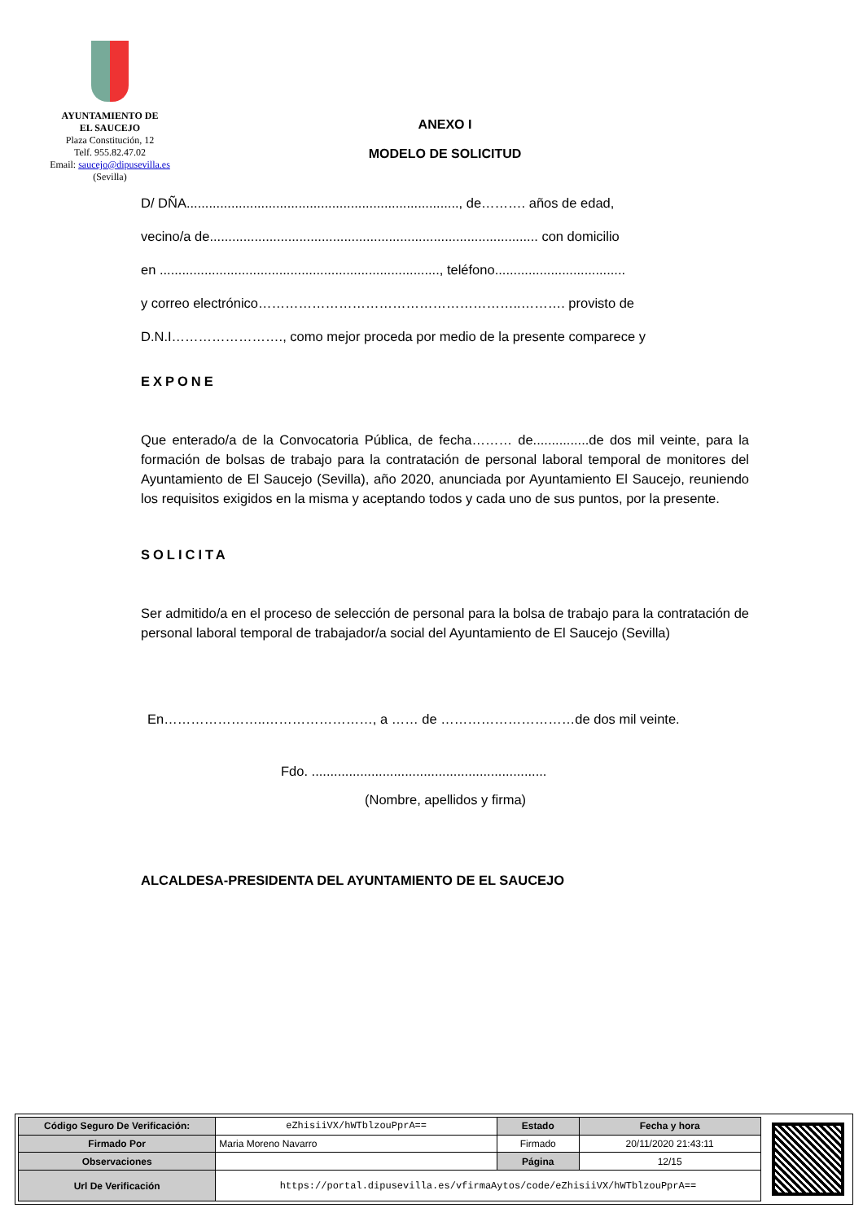AYUNTAMIENTO DE
EL SAUCEJO
Plaza Constitución, 12
Telf. 955.82.47.02
Email: saucejo@dipusevilla.es
(Sevilla)
ANEXO I
MODELO DE SOLICITUD
D/ DÑA........................................................................., de………. años de edad,
vecino/a de........................................................................................ con domicilio
en ..........................................................................., teléfono...................................
y correo electrónico…………………………………………………..………. provisto de
D.N.I……………………., como mejor proceda por medio de la presente comparece y
EXPONE
Que enterado/a de la Convocatoria Pública, de fecha……… de...............de dos mil veinte, para la formación de bolsas de trabajo para la contratación de personal laboral temporal de monitores del Ayuntamiento de El Saucejo (Sevilla), año 2020, anunciada por Ayuntamiento El Saucejo, reuniendo los requisitos exigidos en la misma y aceptando todos y cada uno de sus puntos, por la presente.
SOLICITA
Ser admitido/a en el proceso de selección de personal para la bolsa de trabajo para la contratación de personal laboral temporal de trabajador/a social del Ayuntamiento de El Saucejo (Sevilla)
En…………………..……………………, a …… de …………………………de dos mil veinte.
Fdo. ...............................................................
(Nombre, apellidos y firma)
ALCALDESA-PRESIDENTA DEL AYUNTAMIENTO DE EL SAUCEJO
| Código Seguro De Verificación: | eZhisiiVX/hWTblzouPprA== | Estado | Fecha y hora |
| Firmado Por | Maria Moreno Navarro | Firmado | 20/11/2020 21:43:11 |
| Observaciones | | Página | 12/15 |
| Url De Verificación | https://portal.dipusevilla.es/vfirmaAytos/code/eZhisiiVX/hWTblzouPprA== | | |